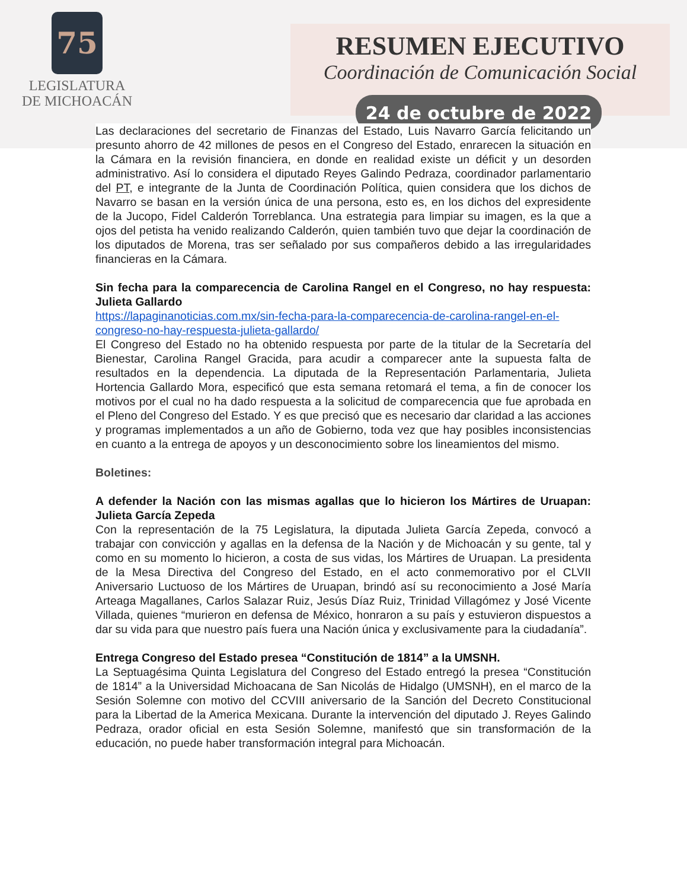75
LEGISLATURA
DE MICHOACÁN
RESUMEN EJECUTIVO
Coordinación de Comunicación Social
24 de octubre de 2022
Las declaraciones del secretario de Finanzas del Estado, Luis Navarro García felicitando un presunto ahorro de 42 millones de pesos en el Congreso del Estado, enrarecen la situación en la Cámara en la revisión financiera, en donde en realidad existe un déficit y un desorden administrativo. Así lo considera el diputado Reyes Galindo Pedraza, coordinador parlamentario del PT, e integrante de la Junta de Coordinación Política, quien considera que los dichos de Navarro se basan en la versión única de una persona, esto es, en los dichos del expresidente de la Jucopo, Fidel Calderón Torreblanca. Una estrategia para limpiar su imagen, es la que a ojos del petista ha venido realizando Calderón, quien también tuvo que dejar la coordinación de los diputados de Morena, tras ser señalado por sus compañeros debido a las irregularidades financieras en la Cámara.
Sin fecha para la comparecencia de Carolina Rangel en el Congreso, no hay respuesta: Julieta Gallardo
https://lapaginanoticias.com.mx/sin-fecha-para-la-comparecencia-de-carolina-rangel-en-el-congreso-no-hay-respuesta-julieta-gallardo/
El Congreso del Estado no ha obtenido respuesta por parte de la titular de la Secretaría del Bienestar, Carolina Rangel Gracida, para acudir a comparecer ante la supuesta falta de resultados en la dependencia. La diputada de la Representación Parlamentaria, Julieta Hortencia Gallardo Mora, especificó que esta semana retomará el tema, a fin de conocer los motivos por el cual no ha dado respuesta a la solicitud de comparecencia que fue aprobada en el Pleno del Congreso del Estado. Y es que precisó que es necesario dar claridad a las acciones y programas implementados a un año de Gobierno, toda vez que hay posibles inconsistencias en cuanto a la entrega de apoyos y un desconocimiento sobre los lineamientos del mismo.
Boletines:
A defender la Nación con las mismas agallas que lo hicieron los Mártires de Uruapan: Julieta García Zepeda
Con la representación de la 75 Legislatura, la diputada Julieta García Zepeda, convocó a trabajar con convicción y agallas en la defensa de la Nación y de Michoacán y su gente, tal y como en su momento lo hicieron, a costa de sus vidas, los Mártires de Uruapan. La presidenta de la Mesa Directiva del Congreso del Estado, en el acto conmemorativo por el CLVII Aniversario Luctuoso de los Mártires de Uruapan, brindó así su reconocimiento a José María Arteaga Magallanes, Carlos Salazar Ruiz, Jesús Díaz Ruiz, Trinidad Villagómez y José Vicente Villada, quienes “murieron en defensa de México, honraron a su país y estuvieron dispuestos a dar su vida para que nuestro país fuera una Nación única y exclusivamente para la ciudadanía”.
Entrega Congreso del Estado presea “Constitución de 1814” a la UMSNH.
La Septuagésima Quinta Legislatura del Congreso del Estado entregó la presea “Constitución de 1814” a la Universidad Michoacana de San Nicolás de Hidalgo (UMSNH), en el marco de la Sesión Solemne con motivo del CCVIII aniversario de la Sanción del Decreto Constitucional para la Libertad de la America Mexicana. Durante la intervención del diputado J. Reyes Galindo Pedraza, orador oficial en esta Sesión Solemne, manifestó que sin transformación de la educación, no puede haber transformación integral para Michoacán.